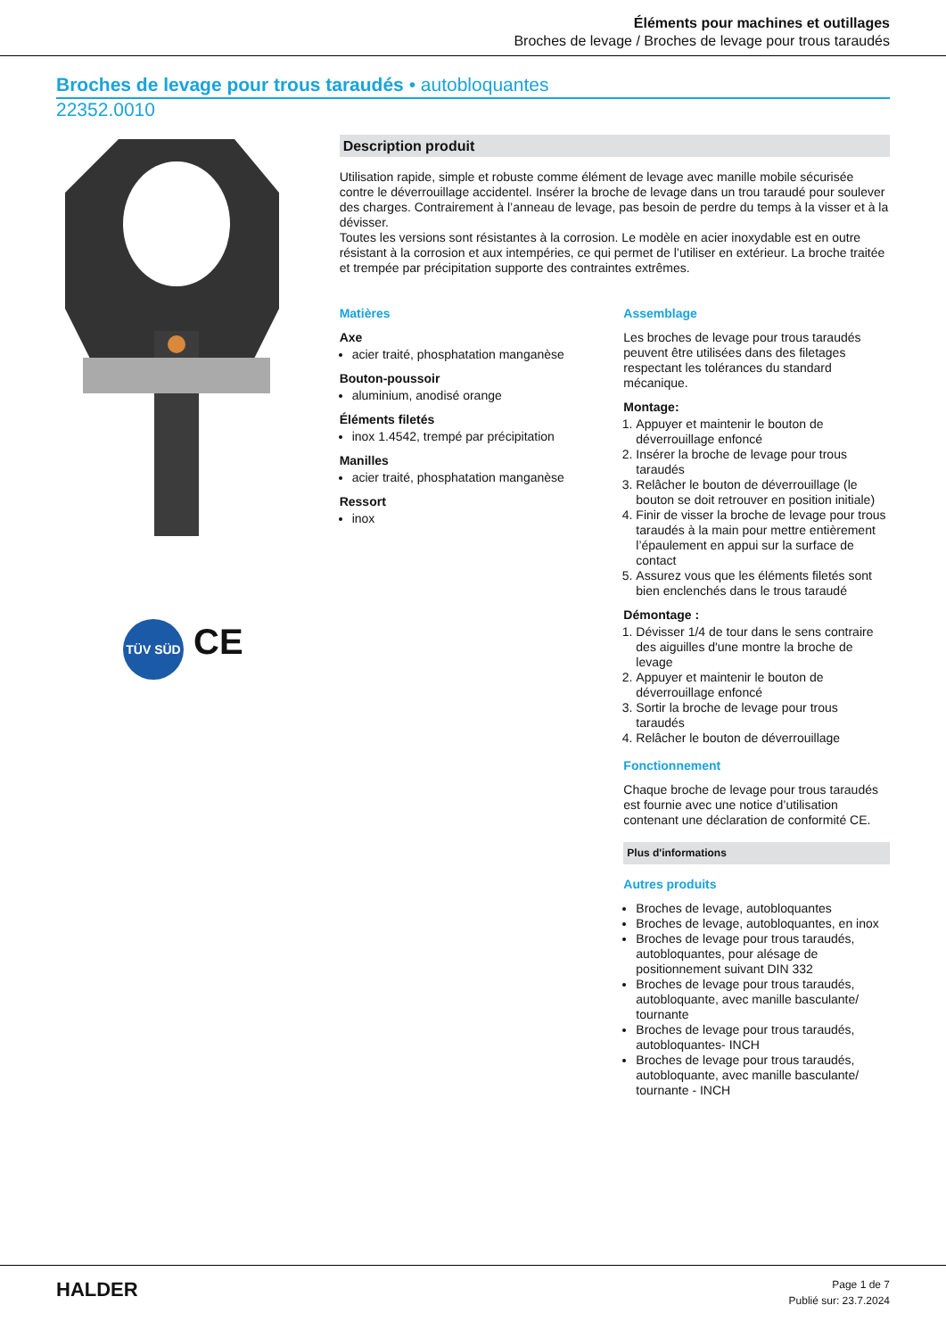Éléments pour machines et outillages
Broches de levage / Broches de levage pour trous taraudés
Broches de levage pour trous taraudés • autobloquantes
22352.0010
TÜV SÜD CE
Description produit
Utilisation rapide, simple et robuste comme élément de levage avec manille mobile sécurisée contre le déverrouillage accidentel. Insérer la broche de levage dans un trou taraudé pour soulever des charges. Contrairement à l’anneau de levage, pas besoin de perdre du temps à la visser et à la dévisser.
Toutes les versions sont résistantes à la corrosion. Le modèle en acier inoxydable est en outre résistant à la corrosion et aux intempéries, ce qui permet de l’utiliser en extérieur. La broche traitée et trempée par précipitation supporte des contraintes extrêmes.
Matières
Axe
acier traité, phosphatation manganèse
Bouton-poussoir
aluminium, anodisé orange
Éléments filetés
inox 1.4542, trempé par précipitation
Manilles
acier traité, phosphatation manganèse
Ressort
inox
Assemblage
Les broches de levage pour trous taraudés peuvent être utilisées dans des filetages respectant les tolérances du standard mécanique.
Montage:
1. Appuyer et maintenir le bouton de déverrouillage enfoncé
2. Insérer la broche de levage pour trous taraudés
3. Relâcher le bouton de déverrouillage (le bouton se doit retrouver en position initiale)
4. Finir de visser la broche de levage pour trous taraudés à la main pour mettre entièrement l’épaulement en appui sur la surface de contact
5. Assurez vous que les éléments filetés sont bien enclenchés dans le trous taraudé
Démontage :
1. Dévisser 1/4 de tour dans le sens contraire des aiguilles d'une montre la broche de levage
2. Appuyer et maintenir le bouton de déverrouillage enfoncé
3. Sortir la broche de levage pour trous taraudés
4. Relâcher le bouton de déverrouillage
Fonctionnement
Chaque broche de levage pour trous taraudés est fournie avec une notice d’utilisation contenant une déclaration de conformité CE.
Plus d'informations
Autres produits
Broches de levage, autobloquantes
Broches de levage, autobloquantes, en inox
Broches de levage pour trous taraudés, autobloquantes, pour alésage de positionnement suivant DIN 332
Broches de levage pour trous taraudés, autobloquante, avec manille basculante/ tournante
Broches de levage pour trous taraudés, autobloquantes- INCH
Broches de levage pour trous taraudés, autobloquante, avec manille basculante/ tournante - INCH
HALDER
Page 1 de 7
Publié sur: 23.7.2024